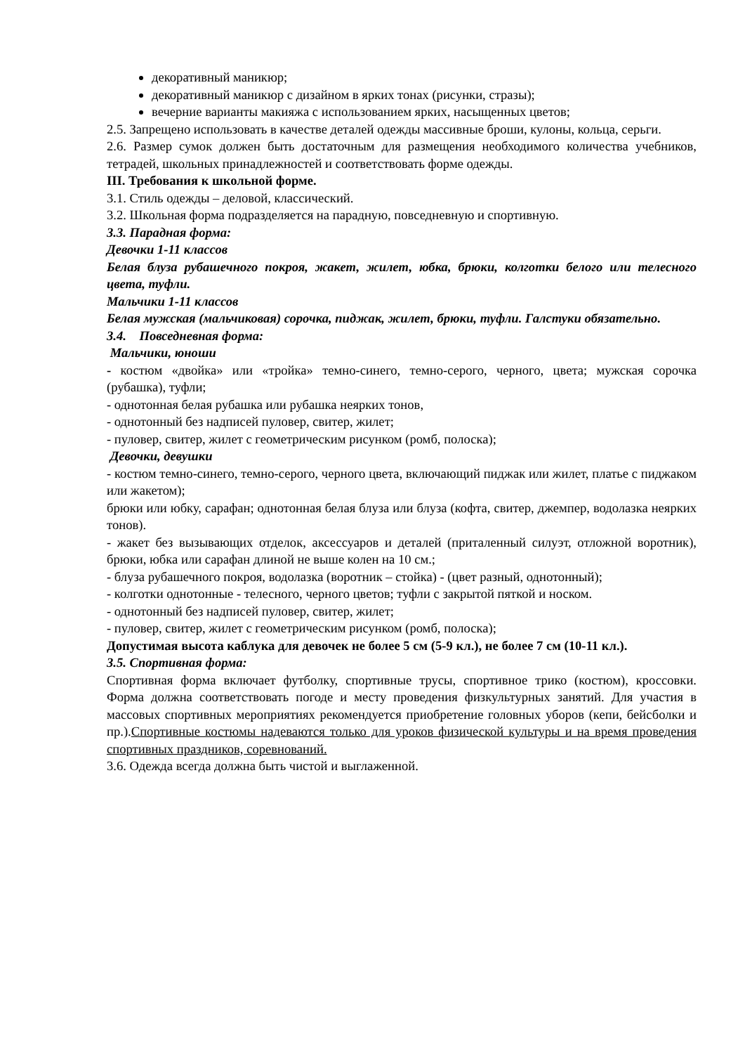декоративный маникюр;
декоративный маникюр с дизайном в ярких тонах (рисунки, стразы);
вечерние варианты макияжа с использованием ярких, насыщенных цветов;
2.5. Запрещено использовать в качестве деталей одежды массивные броши, кулоны, кольца, серьги.
2.6. Размер сумок должен быть достаточным для размещения необходимого количества учебников, тетрадей, школьных принадлежностей и соответствовать форме одежды.
III. Требования к школьной форме.
3.1. Стиль одежды – деловой, классический.
3.2. Школьная форма подразделяется на парадную, повседневную и спортивную.
3.3. Парадная форма:
Девочки 1-11 классов
Белая блуза рубашечного покроя, жакет, жилет, юбка, брюки, колготки белого или телесного цвета, туфли.
Мальчики 1-11 классов
Белая мужская (мальчиковая) сорочка, пиджак, жилет, брюки, туфли. Галстуки обязательно.
3.4. Повседневная форма:
Мальчики, юноши
- костюм «двойка» или «тройка» темно-синего, темно-серого, черного, цвета; мужская сорочка (рубашка), туфли;
- однотонная белая рубашка или рубашка неярких тонов,
- однотонный без надписей пуловер, свитер, жилет;
- пуловер, свитер, жилет с геометрическим рисунком (ромб, полоска);
Девочки, девушки
- костюм темно-синего, темно-серого, черного цвета, включающий пиджак или жилет, платье с пиджаком или жакетом);
брюки или юбку, сарафан; однотонная белая блуза или блуза (кофта, свитер, джемпер, водолазка неярких тонов).
- жакет без вызывающих отделок, аксессуаров и деталей (приталенный силуэт, отложной воротник), брюки, юбка или сарафан длиной не выше колен на 10 см.;
- блуза рубашечного покроя, водолазка (воротник – стойка) - (цвет разный, однотонный);
- колготки однотонные - телесного, черного цветов; туфли с закрытой пяткой и носком.
- однотонный без надписей пуловер, свитер, жилет;
- пуловер, свитер, жилет с геометрическим рисунком (ромб, полоска);
Допустимая высота каблука для девочек не более 5 см (5-9 кл.), не более 7 см (10-11 кл.).
3.5. Спортивная форма:
Спортивная форма включает футболку, спортивные трусы, спортивное трико (костюм), кроссовки. Форма должна соответствовать погоде и месту проведения физкультурных занятий. Для участия в массовых спортивных мероприятиях рекомендуется приобретение головных уборов (кепи, бейсболки и пр.).Спортивные костюмы надеваются только для уроков физической культуры и на время проведения спортивных праздников, соревнований.
3.6. Одежда всегда должна быть чистой и выглаженной.